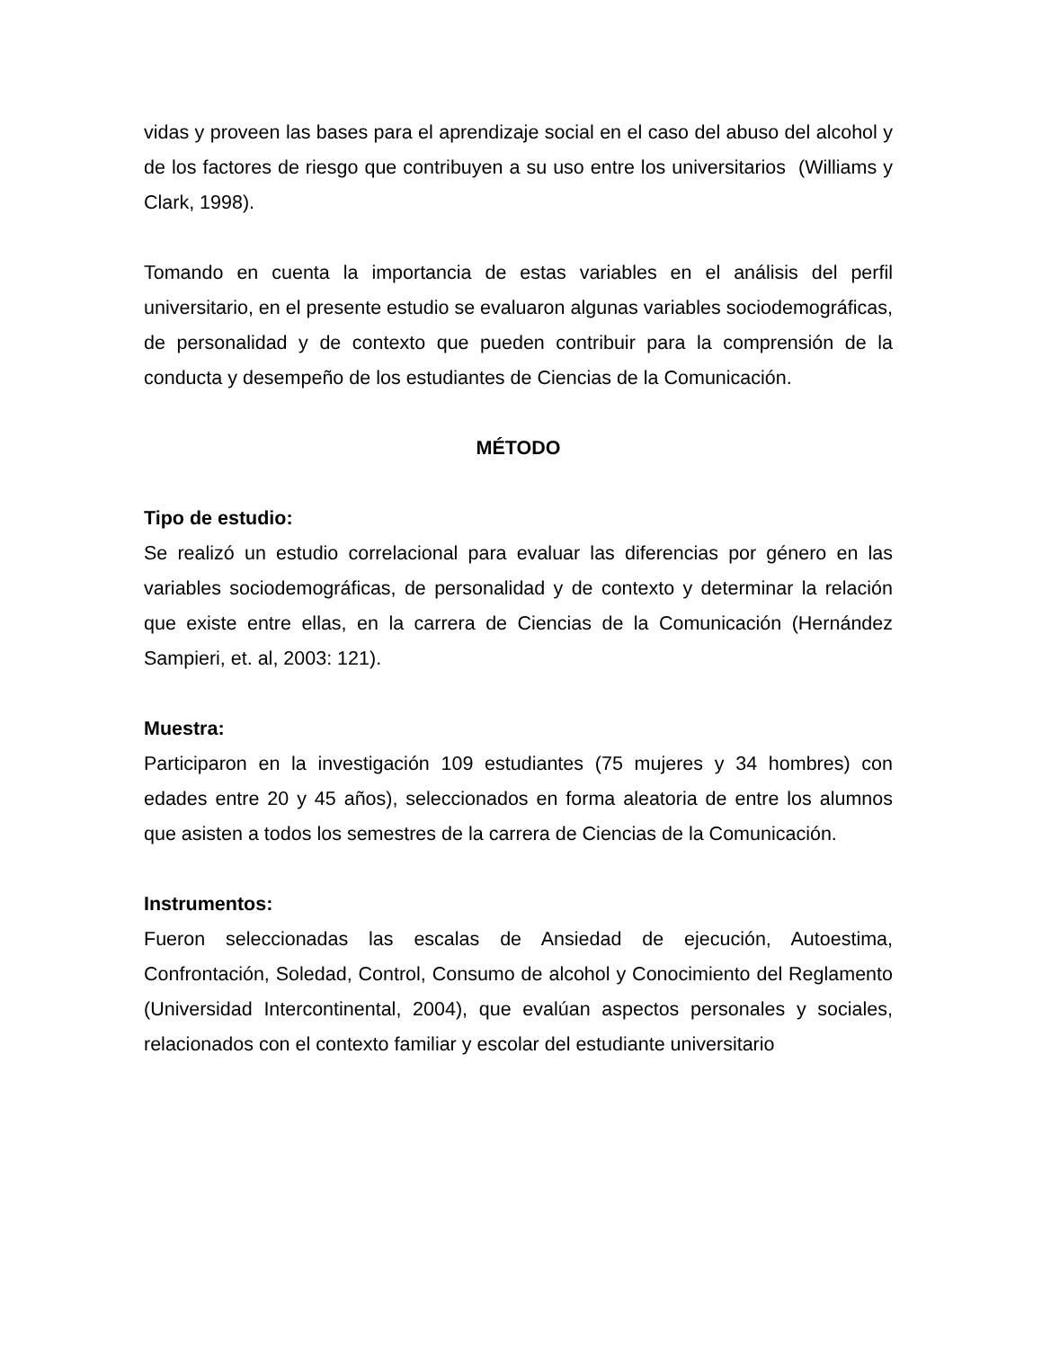vidas y proveen las bases para el aprendizaje social en el caso del abuso del alcohol y de los factores de riesgo que contribuyen a su uso entre los universitarios (Williams y Clark, 1998).
Tomando en cuenta la importancia de estas variables en el análisis del perfil universitario, en el presente estudio se evaluaron algunas variables sociodemográficas, de personalidad y de contexto que pueden contribuir para la comprensión de la conducta y desempeño de los estudiantes de Ciencias de la Comunicación.
MÉTODO
Tipo de estudio:
Se realizó un estudio correlacional para evaluar las diferencias por género en las variables sociodemográficas, de personalidad y de contexto y determinar la relación que existe entre ellas, en la carrera de Ciencias de la Comunicación (Hernández Sampieri, et. al, 2003: 121).
Muestra:
Participaron en la investigación 109 estudiantes (75 mujeres y 34 hombres) con edades entre 20 y 45 años), seleccionados en forma aleatoria de entre los alumnos que asisten a todos los semestres de la carrera de Ciencias de la Comunicación.
Instrumentos:
Fueron seleccionadas las escalas de Ansiedad de ejecución, Autoestima, Confrontación, Soledad, Control, Consumo de alcohol y Conocimiento del Reglamento (Universidad Intercontinental, 2004), que evalúan aspectos personales y sociales, relacionados con el contexto familiar y escolar del estudiante universitario